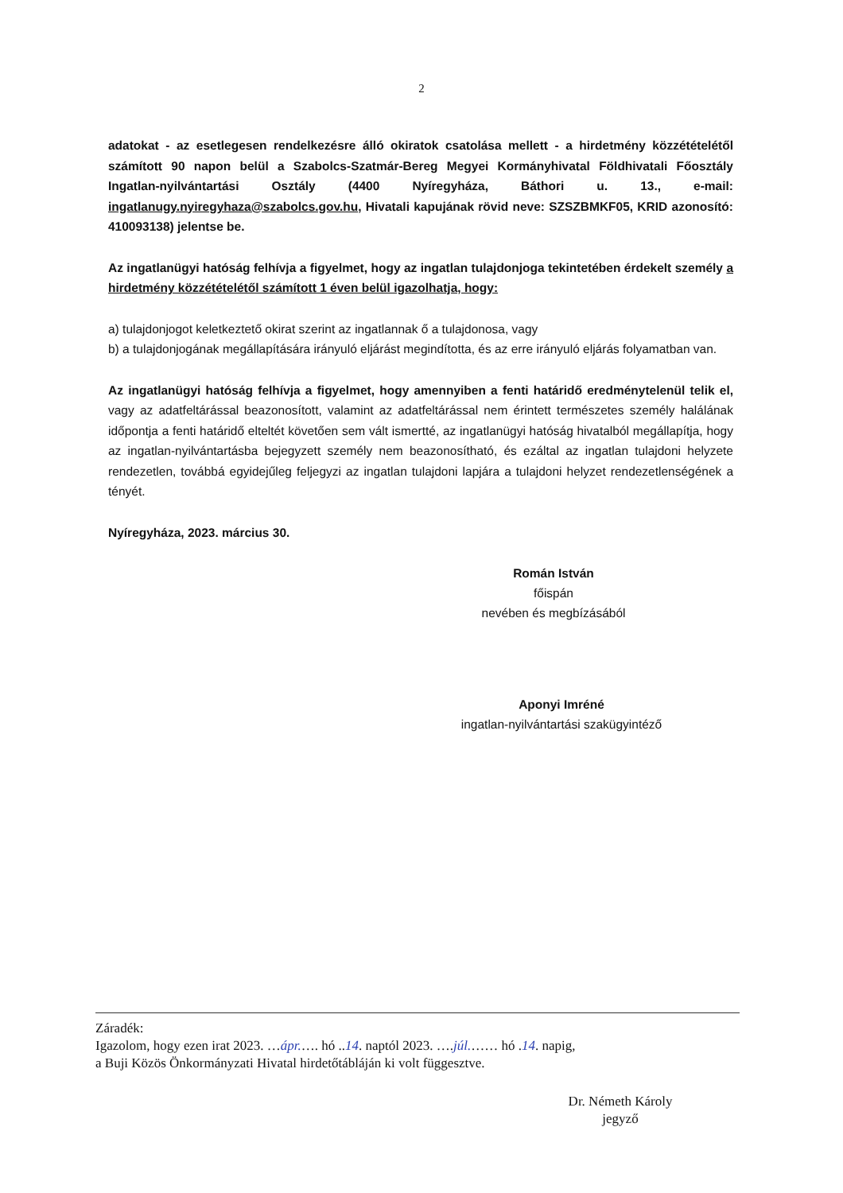2
adatokat - az esetlegesen rendelkezésre álló okiratok csatolása mellett - a hirdetmény közzétételétől számított 90 napon belül a Szabolcs-Szatmár-Bereg Megyei Kormányhivatal Földhivatali Főosztály Ingatlan-nyilvántartási Osztály (4400 Nyíregyháza, Báthori u. 13., e-mail: ingatlanugy.nyiregyhaza@szabolcs.gov.hu, Hivatali kapujának rövid neve: SZSZBMKF05, KRID azonosító: 410093138) jelentse be.
Az ingatlanügyi hatóság felhívja a figyelmet, hogy az ingatlan tulajdonjoga tekintetében érdekelt személy a hirdetmény közzétételétől számított 1 éven belül igazolhatja, hogy:
a) tulajdonjogot keletkeztető okirat szerint az ingatlannak ő a tulajdonosa, vagy
b) a tulajdonjogának megállapítására irányuló eljárást megindította, és az erre irányuló eljárás folyamatban van.
Az ingatlanügyi hatóság felhívja a figyelmet, hogy amennyiben a fenti határidő eredménytelenül telik el, vagy az adatfeltárással beazonosított, valamint az adatfeltárással nem érintett természetes személy halálának időpontja a fenti határidő elteltét követően sem vált ismertté, az ingatlanügyi hatóság hivatalból megállapítja, hogy az ingatlan-nyilvántartásba bejegyzett személy nem beazonosítható, és ezáltal az ingatlan tulajdoni helyzete rendezetlen, továbbá egyidejűleg feljegyzi az ingatlan tulajdoni lapjára a tulajdoni helyzet rendezetlenségének a tényét.
Nyíregyháza, 2023. március 30.
Román István
főispán
nevében és megbízásából
Aponyi Imréné
ingatlan-nyilvántartási szakügyintéző
Záradék:
Igazolom, hogy ezen irat 2023. …ápr.…. hó ..14. naptól 2023. ….júl.…… hó .14. napig,
a Buji Közös Önkormányzati Hivatal hirdetőtábláján ki volt függesztve.
Dr. Németh Károly
jegyző